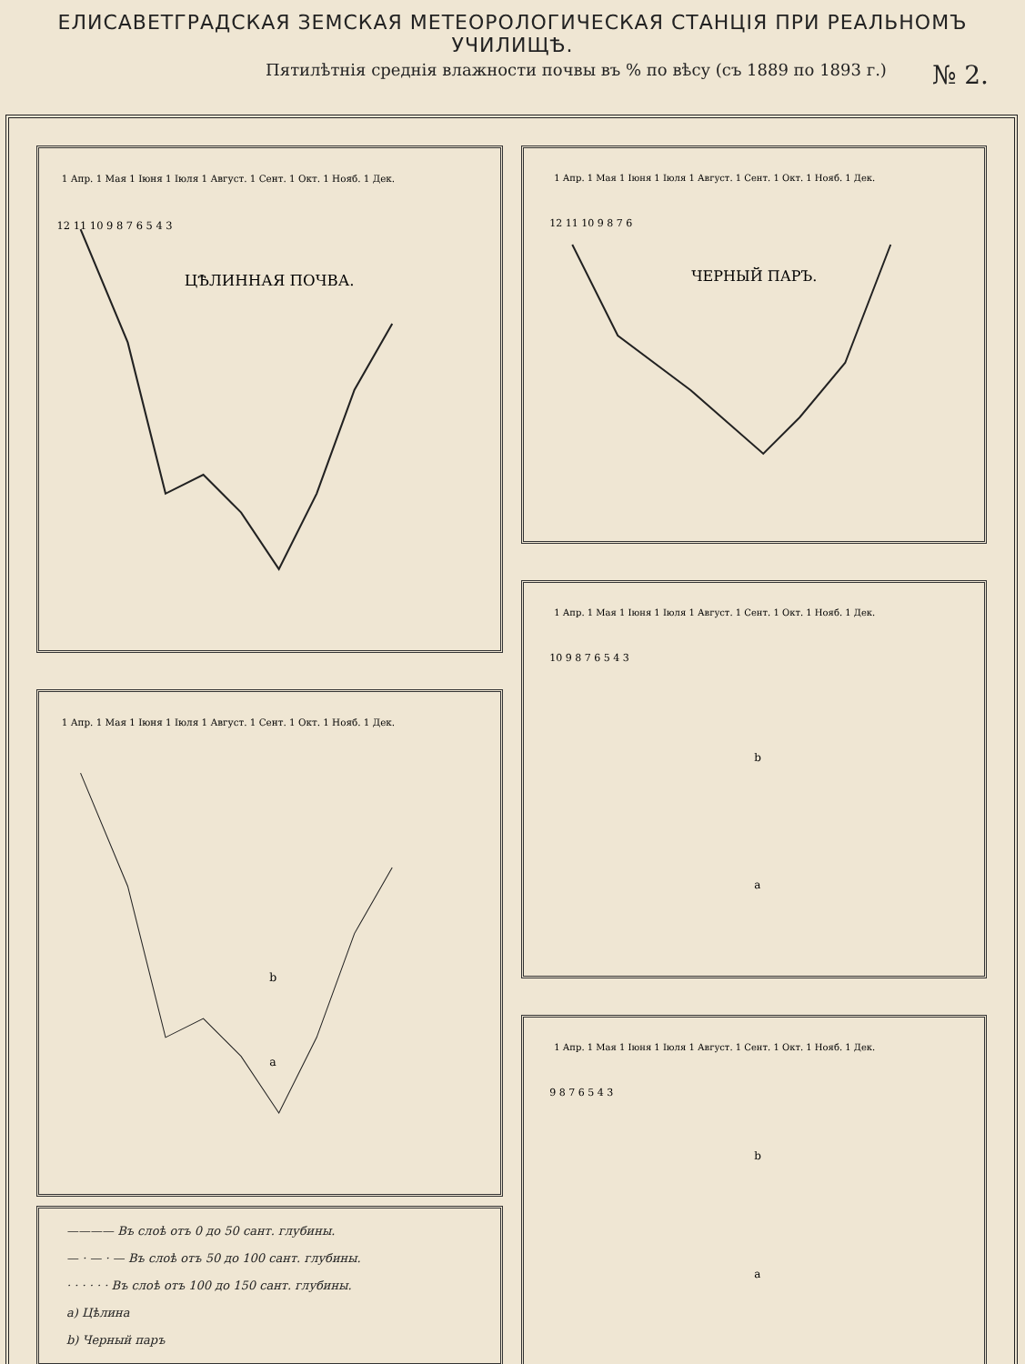ЕЛИСАВЕТГРАДСКАЯ ЗЕМСКАЯ МЕТЕОРОЛОГИЧЕСКАЯ СТАНЦІЯ ПРИ РЕАЛЬНОМЪ УЧИЛИЩѢ.
Пятилѣтнія среднія влажности почвы въ % по вѣсу (съ 1889 по 1893 г.) № 2.
ЦѢЛИННАЯ ПОЧВА.
1 Апр. 1 Мая 1 Іюня 1 Іюля 1 Август. 1 Сент. 1 Окт. 1 Нояб. 1 Дек.
12 11 10 9 8 7 6 5 4 3
1 Апр. 1 Мая 1 Іюня 1 Іюля 1 Август. 1 Сент. 1 Окт. 1 Нояб. 1 Дек.
b
a
———— Въ слоѣ отъ 0 до 50 сант. глубины.
— · — · — Въ слоѣ отъ 50 до 100 сант. глубины.
· · · · · · Въ слоѣ отъ 100 до 150 сант. глубины.
a) Цѣлина
b) Черный паръ
ЧЕРНЫЙ ПАРЪ.
1 Апр. 1 Мая 1 Іюня 1 Іюля 1 Август. 1 Сент. 1 Окт. 1 Нояб. 1 Дек.
12 11 10 9 8 7 6
1 Апр. 1 Мая 1 Іюня 1 Іюля 1 Август. 1 Сент. 1 Окт. 1 Нояб. 1 Дек.
10 9 8 7 6 5 4 3
b
a
1 Апр. 1 Мая 1 Іюня 1 Іюля 1 Август. 1 Сент. 1 Окт. 1 Нояб. 1 Дек.
9 8 7 6 5 4 3
b
a